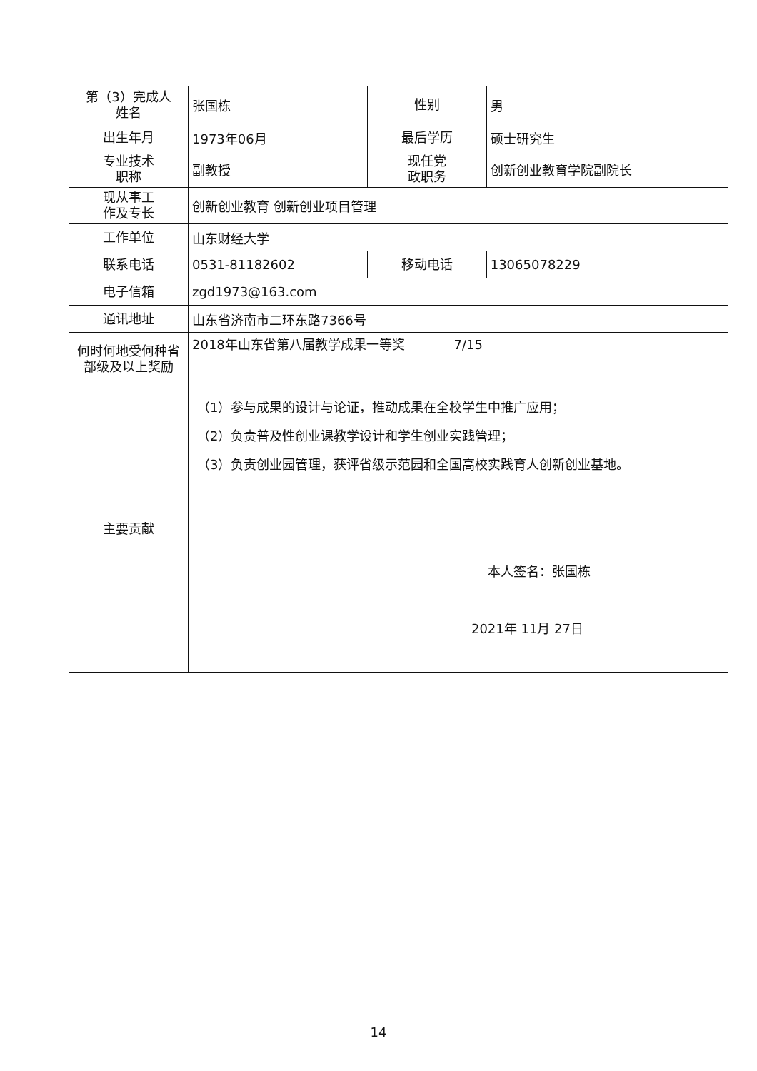| 第（3）完成人 姓名 | 张国栋 | 性别 | 男 |
| 出生年月 | 1973年06月 | 最后学历 | 硕士研究生 |
| 专业技术 职称 | 副教授 | 现任党 政职务 | 创新创业教育学院副院长 |
| 现从事工 作及专长 | 创新创业教育 创新创业项目管理 | | |
| 工作单位 | 山东财经大学 | | |
| 联系电话 | 0531-81182602 | 移动电话 | 13065078229 |
| 电子信箱 | zgd1973@163.com | | |
| 通讯地址 | 山东省济南市二环东路7366号 | | |
| 何时何地受何种省部级及以上奖励 | 2018年山东省第八届教学成果一等奖 7/15 | | |
| 主要贡献 | （1）参与成果的设计与论证，推动成果在全校学生中推广应用； （2）负责普及性创业课教学设计和学生创业实践管理； （3）负责创业园管理，获评省级示范园和全国高校实践育人创新创业基地。 本人签名：张国栋 2021年 11月 27日 | | |
14